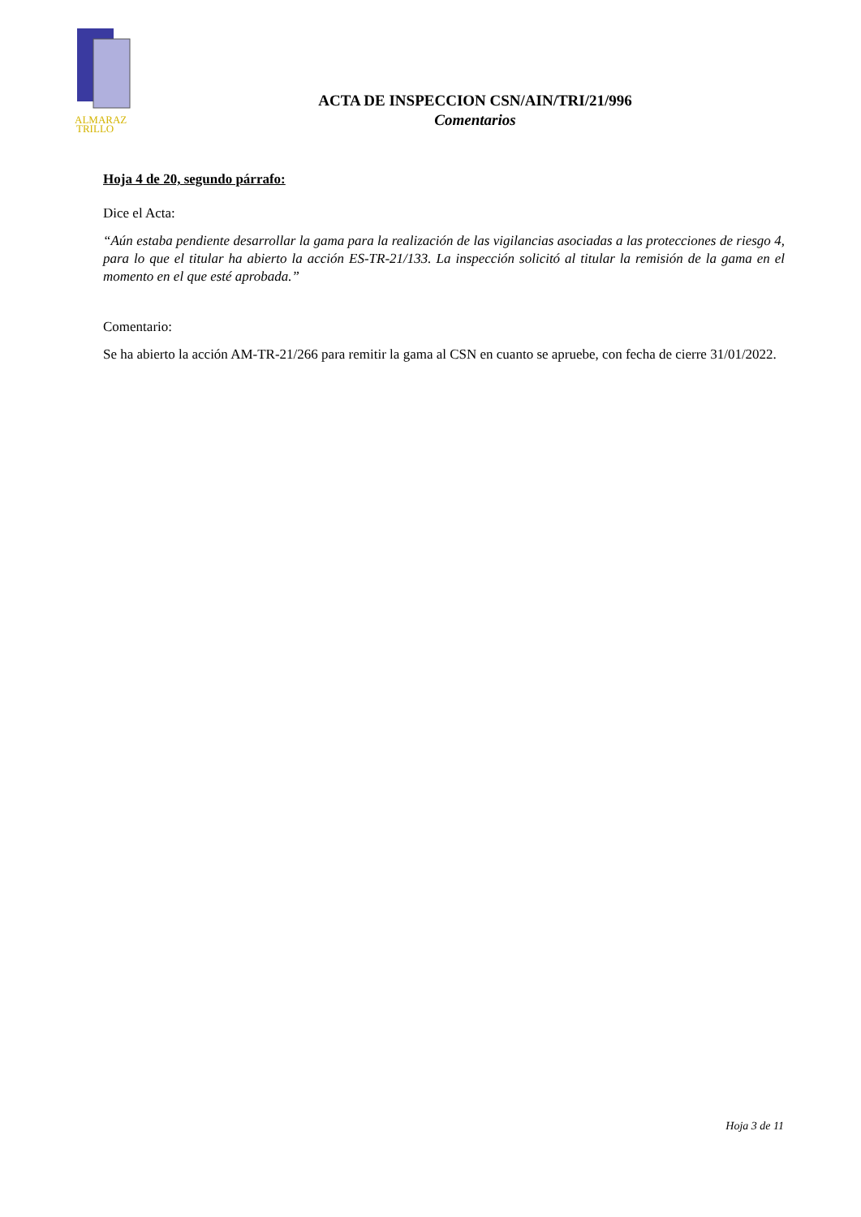ALMARAZ
TRILLO
ACTA DE INSPECCION CSN/AIN/TRI/21/996
Comentarios
Hoja 4 de 20, segundo párrafo:
Dice el Acta:
“Aún estaba pendiente desarrollar la gama para la realización de las vigilancias asociadas a las protecciones de riesgo 4, para lo que el titular ha abierto la acción ES-TR-21/133. La inspección solicitó al titular la remisión de la gama en el momento en el que esté aprobada.”
Comentario:
Se ha abierto la acción AM-TR-21/266 para remitir la gama al CSN en cuanto se apruebe, con fecha de cierre 31/01/2022.
Hoja 3 de 11